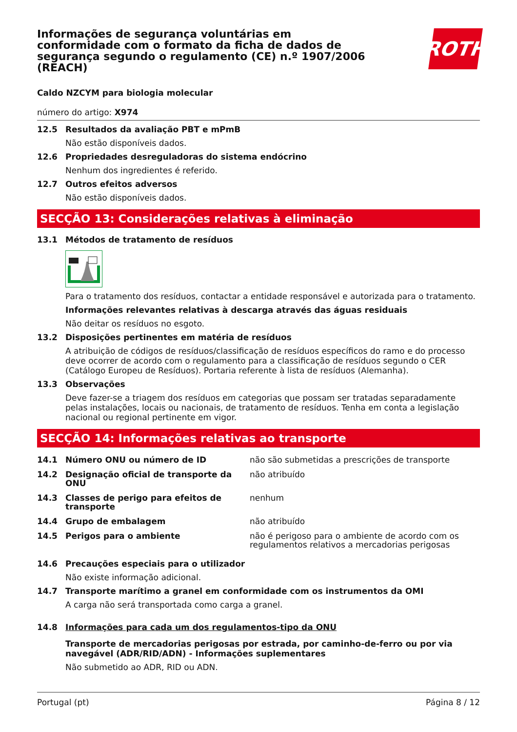Informações de segurança voluntárias em conformidade com o formato da ficha de dados de segurança segundo o regulamento (CE) n.º 1907/2006 (REACH)
ROTH
Caldo NZCYM para biologia molecular
número do artigo: X974
12.5 Resultados da avaliação PBT e mPmB
Não estão disponíveis dados.
12.6 Propriedades desreguladoras do sistema endócrino
Nenhum dos ingredientes é referido.
12.7 Outros efeitos adversos
Não estão disponíveis dados.
SECÇÃO 13: Considerações relativas à eliminação
13.1 Métodos de tratamento de resíduos
Para o tratamento dos resíduos, contactar a entidade responsável e autorizada para o tratamento.
Informações relevantes relativas à descarga através das águas residuais
Não deitar os resíduos no esgoto.
13.2 Disposições pertinentes em matéria de resíduos
A atribuição de códigos de resíduos/classificação de resíduos específicos do ramo e do processo deve ocorrer de acordo com o regulamento para a classificação de resíduos segundo o CER (Catálogo Europeu de Resíduos). Portaria referente à lista de resíduos (Alemanha).
13.3 Observações
Deve fazer-se a triagem dos resíduos em categorias que possam ser tratadas separadamente pelas instalações, locais ou nacionais, de tratamento de resíduos. Tenha em conta a legislação nacional ou regional pertinente em vigor.
SECÇÃO 14: Informações relativas ao transporte
14.1 Número ONU ou número de ID não são submetidas a prescrições de transporte
14.2 Designação oficial de transporte da ONU
não atribuído
14.3 Classes de perigo para efeitos de transporte
nenhum
14.4 Grupo de embalagem não atribuído
14.5 Perigos para o ambiente não é perigoso para o ambiente de acordo com os regulamentos relativos a mercadorias perigosas
14.6 Precauções especiais para o utilizador
Não existe informação adicional.
14.7 Transporte marítimo a granel em conformidade com os instrumentos da OMI
A carga não será transportada como carga a granel.
14.8 Informações para cada um dos regulamentos-tipo da ONU
Transporte de mercadorias perigosas por estrada, por caminho-de-ferro ou por via navegável (ADR/RID/ADN) - Informações suplementares
Não submetido ao ADR, RID ou ADN.
Portugal (pt) Página 8 / 12